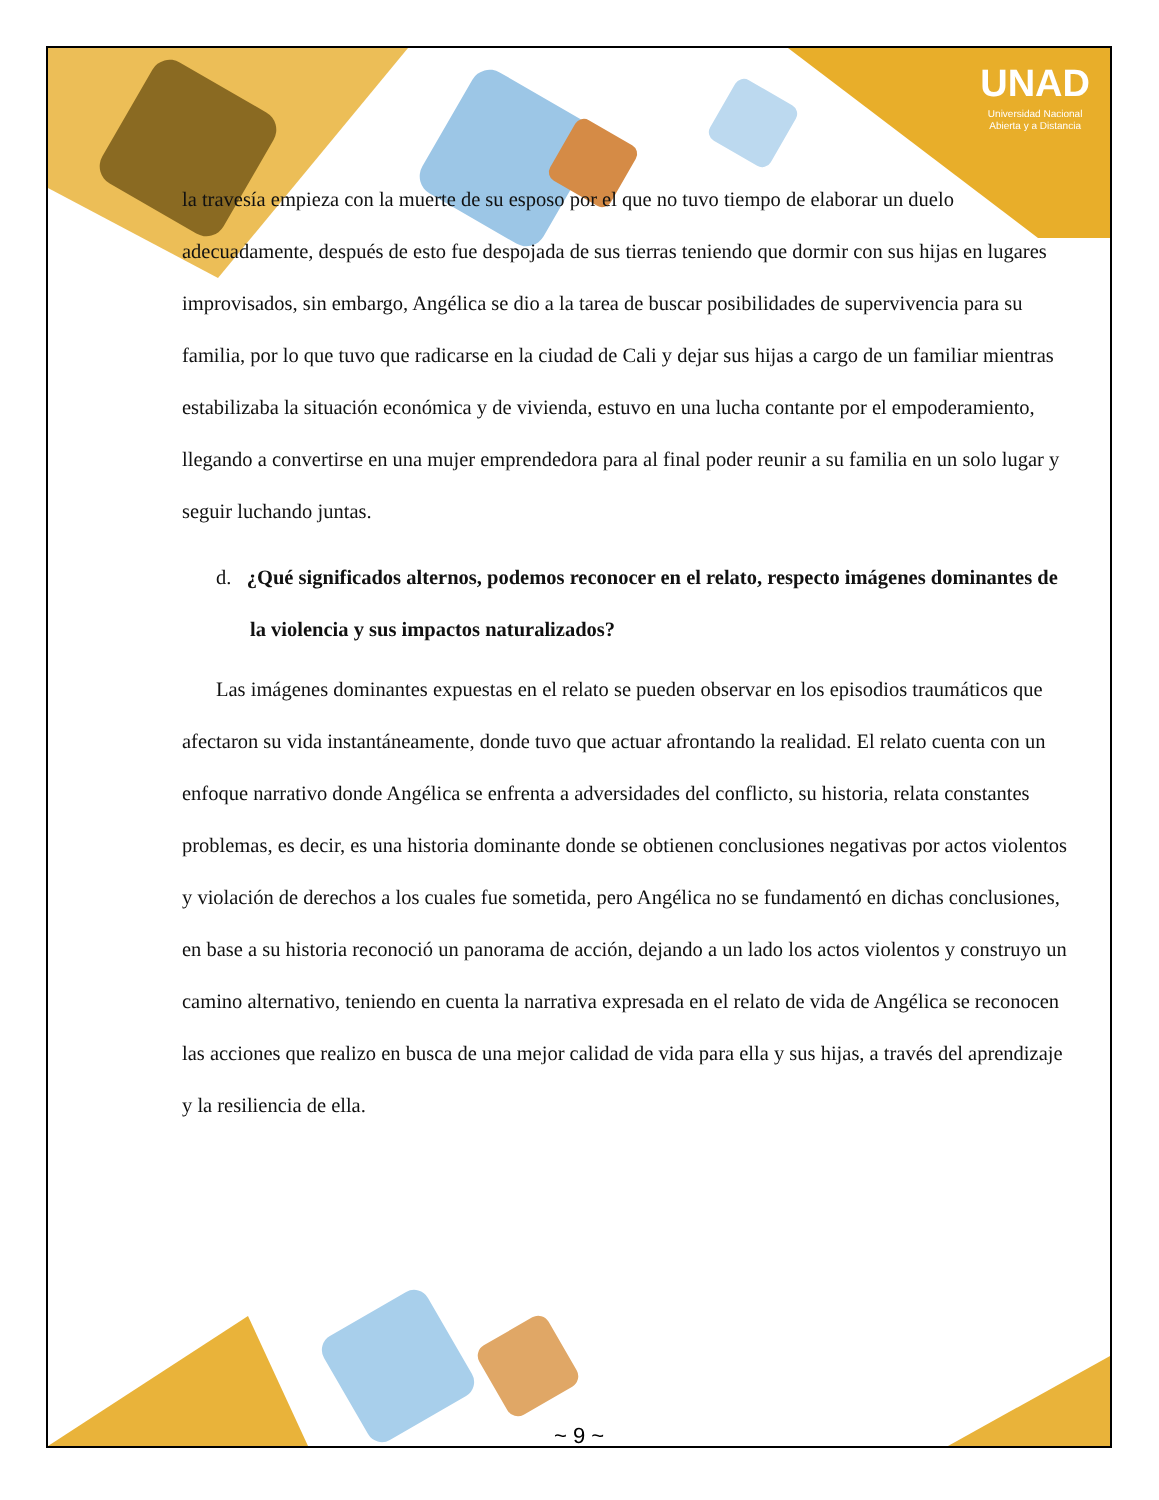UNAD
Universidad Nacional
Abierta y a Distancia
la travesía empieza con la muerte de su esposo por el que no tuvo tiempo de elaborar un duelo adecuadamente, después de esto fue despojada de sus tierras teniendo que dormir con sus hijas en lugares improvisados, sin embargo, Angélica se dio a la tarea de buscar posibilidades de supervivencia para su familia, por lo que tuvo que radicarse en la ciudad de Cali y dejar sus hijas a cargo de un familiar mientras estabilizaba la situación económica y de vivienda, estuvo en una lucha contante por el empoderamiento, llegando a convertirse en una mujer emprendedora para al final poder reunir a su familia en un solo lugar y seguir luchando juntas.
d. ¿Qué significados alternos, podemos reconocer en el relato, respecto imágenes dominantes de la violencia y sus impactos naturalizados?
Las imágenes dominantes expuestas en el relato se pueden observar en los episodios traumáticos que afectaron su vida instantáneamente, donde tuvo que actuar afrontando la realidad. El relato cuenta con un enfoque narrativo donde Angélica se enfrenta a adversidades del conflicto, su historia, relata constantes problemas, es decir, es una historia dominante donde se obtienen conclusiones negativas por actos violentos y violación de derechos a los cuales fue sometida, pero Angélica no se fundamentó en dichas conclusiones, en base a su historia reconoció un panorama de acción, dejando a un lado los actos violentos y construyo un camino alternativo, teniendo en cuenta la narrativa expresada en el relato de vida de Angélica se reconocen las acciones que realizo en busca de una mejor calidad de vida para ella y sus hijas, a través del aprendizaje y la resiliencia de ella.
~ 9 ~